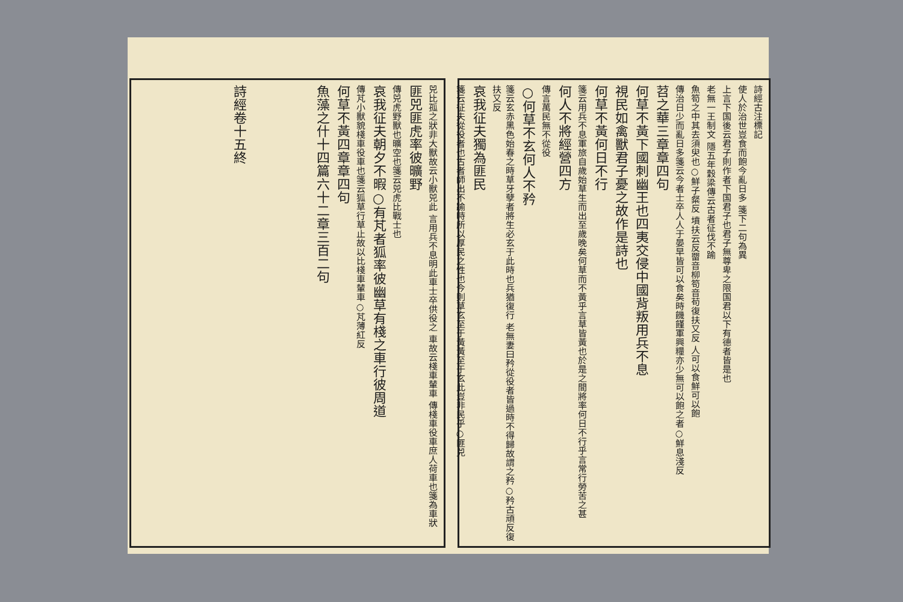詩經古注標記
使人於治世豈食而飽今亂日多 箋下二句為異
上言下国後云君子則作者下国君子也君子無尊卑之限国君以下有德者皆是也
老無一王制文 隱五年穀梁傳云古者征伐不踰
魚笱之中其去須臾也○鮮子粲反 墳扶云反罶音柳笱音苟復扶又反 人可以食鮮可以飽
傳治日少而亂日多箋云今者士卒人人于晏早皆可以食矣時饑饉軍興糧亦少無可以飽之者○鮮息淺反
苕之華三章章四句
何草不黃下國刺幽王也四夷交侵中國背叛用兵不息
視民如禽獸君子憂之故作是詩也
何草不黃何日不行
箋云用兵不息軍旅自歲始草生而出至歲晚矣何草而不黃乎言草皆黃也於是之間將率何日不行乎言常行勞苦之甚
何人不將經營四方
傳言萬民無不從役
○何草不玄何人不矜
箋云玄赤黑色始春之時草牙孽者將生必玄于此時也兵猶復行 老無妻曰矜從役者皆過時不得歸故謂之矜○矜古頑反復扶又反
哀我征夫獨為匪民
箋云征夫從役者也古者師出不踰時所以厚民之性也今則草玄至于黃黃至于玄此豈非民乎○匪兕
兕比孤之狀非大獸故云小獸兕此 言用兵不息明此車士卒供役之 車故云棧車輦車 傳棧車役車庶人荷車也箋為車狀
匪兕匪虎率彼曠野
傳兕虎野獸也曠空也箋云兕虎比戰士也
哀我征夫朝夕不暇○有芃者狐率彼幽草有棧之車行彼周道
傳芃小獸貌棧車役車也箋云狐草行草止故以比棧車輦車○芃薄紅反
何草不黃四章章四句
魚藻之什十四篇六十二章三百二句
　
　
　
　
詩經卷十五終